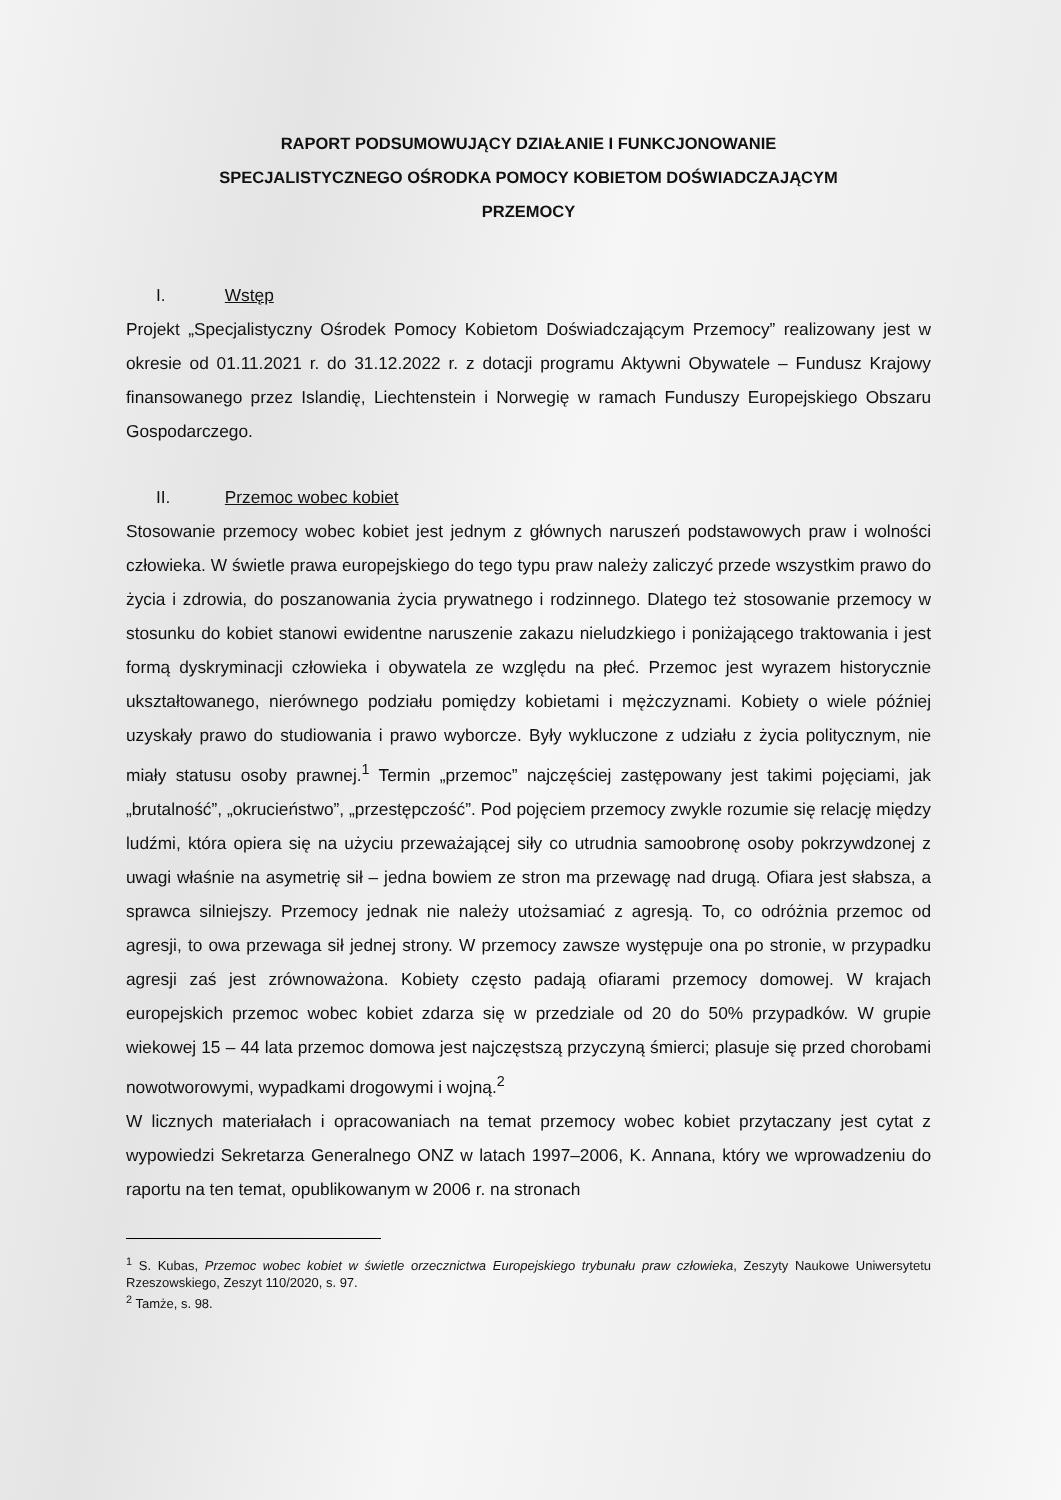RAPORT PODSUMOWUJĄCY DZIAŁANIE I FUNKCJONOWANIE
SPECJALISTYCZNEGO OŚRODKA POMOCY KOBIETOM DOŚWIADCZAJĄCYM
PRZEMOCY
I. Wstęp
Projekt „Specjalistyczny Ośrodek Pomocy Kobietom Doświadczającym Przemocy” realizowany jest w okresie od 01.11.2021 r. do 31.12.2022 r. z dotacji programu Aktywni Obywatele – Fundusz Krajowy finansowanego przez Islandię, Liechtenstein i Norwegię w ramach Funduszy Europejskiego Obszaru Gospodarczego.
II. Przemoc wobec kobiet
Stosowanie przemocy wobec kobiet jest jednym z głównych naruszeń podstawowych praw i wolności człowieka. W świetle prawa europejskiego do tego typu praw należy zaliczyć przede wszystkim prawo do życia i zdrowia, do poszanowania życia prywatnego i rodzinnego. Dlatego też stosowanie przemocy w stosunku do kobiet stanowi ewidentne naruszenie zakazu nieludzkiego i poniżającego traktowania i jest formą dyskryminacji człowieka i obywatela ze względu na płeć. Przemoc jest wyrazem historycznie ukształtowanego, nierównego podziału pomiędzy kobietami i mężczyznami. Kobiety o wiele później uzyskały prawo do studiowania i prawo wyborcze. Były wykluczone z udziału z życia politycznym, nie miały statusu osoby prawnej.<sup>1</sup> Termin „przemoc” najczęściej zastępowany jest takimi pojęciami, jak „brutalność”, „okrucieństwo”, „przestępczość”. Pod pojęciem przemocy zwykle rozumie się relację między ludźmi, która opiera się na użyciu przeważającej siły co utrudnia samoobronę osoby pokrzywdzonej z uwagi właśnie na asymetrię sił – jedna bowiem ze stron ma przewagę nad drugą. Ofiara jest słabsza, a sprawca silniejszy. Przemocy jednak nie należy utożsamiać z agresją. To, co odróżnia przemoc od agresji, to owa przewaga sił jednej strony. W przemocy zawsze występuje ona po stronie, w przypadku agresji zaś jest zrównoważona. Kobiety często padają ofiarami przemocy domowej. W krajach europejskich przemoc wobec kobiet zdarza się w przedziale od 20 do 50% przypadków. W grupie wiekowej 15 – 44 lata przemoc domowa jest najczęstszą przyczyną śmierci; plasuje się przed chorobami nowotworowymi, wypadkami drogowymi i wojną.<sup>2</sup>
W licznych materiałach i opracowaniach na temat przemocy wobec kobiet przytaczany jest cytat z wypowiedzi Sekretarza Generalnego ONZ w latach 1997–2006, K. Annana, który we wprowadzeniu do raportu na ten temat, opublikowanym w 2006 r. na stronach
<sup>1</sup> S. Kubas, Przemoc wobec kobiet w świetle orzecznictwa Europejskiego trybunału praw człowieka, Zeszyty Naukowe Uniwersytetu Rzeszowskiego, Zeszyt 110/2020, s. 97.
<sup>2</sup> Tamże, s. 98.